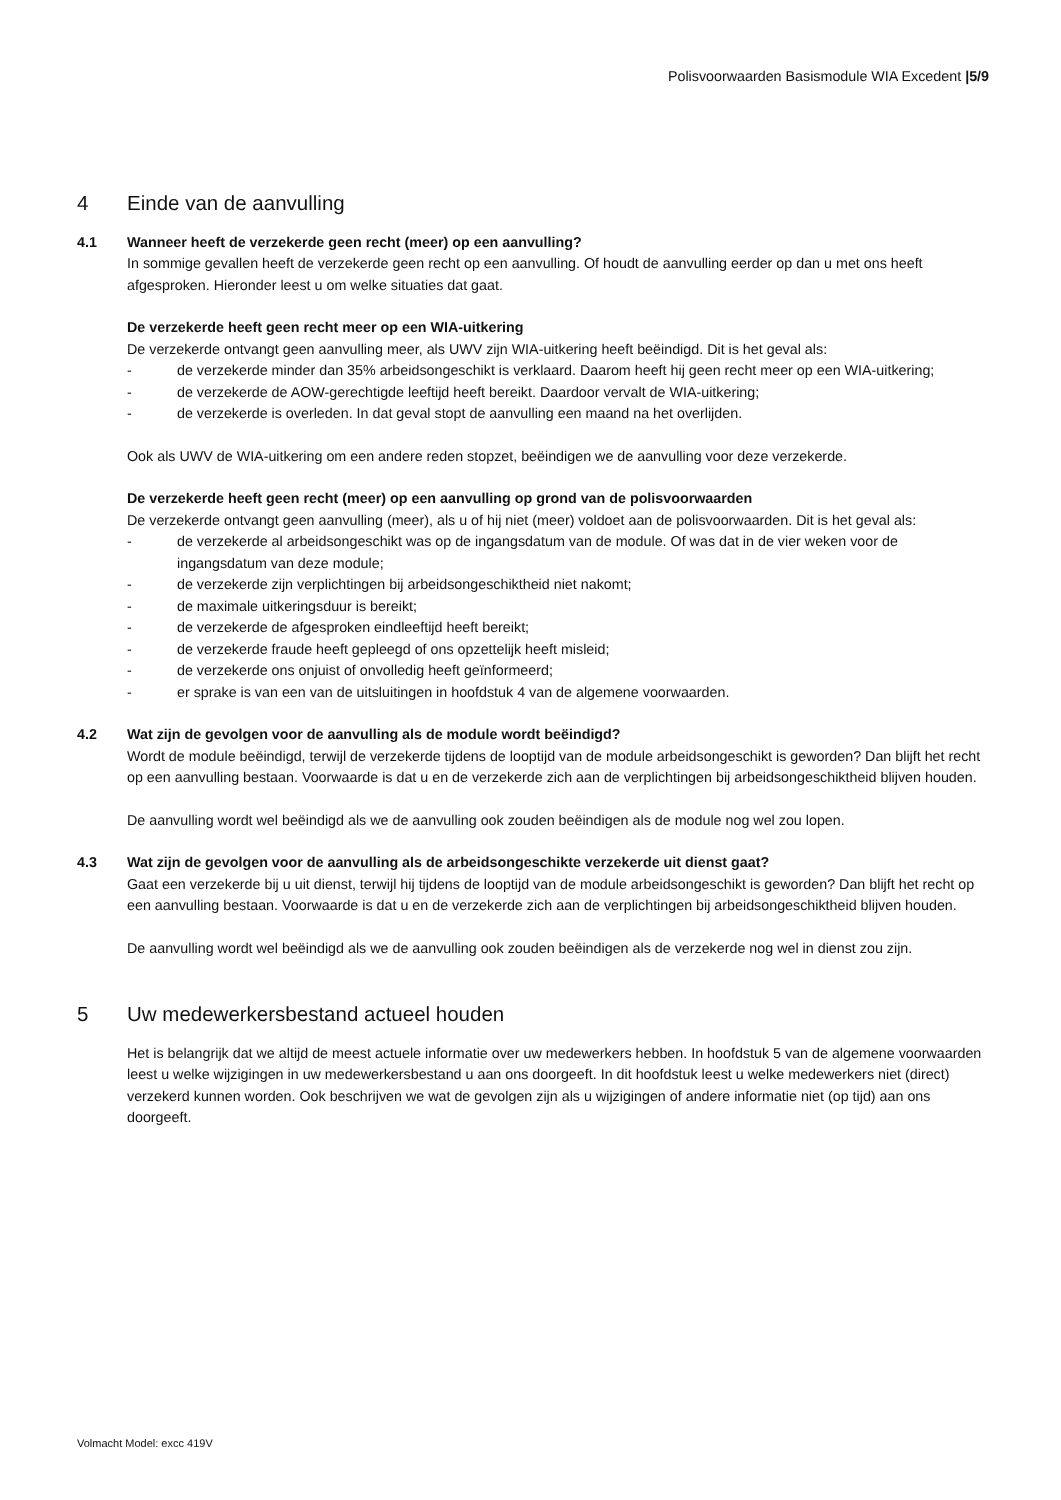Polisvoorwaarden Basismodule WIA Excedent |5/9
4 Einde van de aanvulling
4.1 Wanneer heeft de verzekerde geen recht (meer) op een aanvulling?
In sommige gevallen heeft de verzekerde geen recht op een aanvulling. Of houdt de aanvulling eerder op dan u met ons heeft afgesproken. Hieronder leest u om welke situaties dat gaat.
De verzekerde heeft geen recht meer op een WIA-uitkering
De verzekerde ontvangt geen aanvulling meer, als UWV zijn WIA-uitkering heeft beëindigd. Dit is het geval als:
- de verzekerde minder dan 35% arbeidsongeschikt is verklaard. Daarom heeft hij geen recht meer op een WIA-uitkering;
- de verzekerde de AOW-gerechtigde leeftijd heeft bereikt. Daardoor vervalt de WIA-uitkering;
- de verzekerde is overleden. In dat geval stopt de aanvulling een maand na het overlijden.
Ook als UWV de WIA-uitkering om een andere reden stopzet, beëindigen we de aanvulling voor deze verzekerde.
De verzekerde heeft geen recht (meer) op een aanvulling op grond van de polisvoorwaarden
De verzekerde ontvangt geen aanvulling (meer), als u of hij niet (meer) voldoet aan de polisvoorwaarden. Dit is het geval als:
- de verzekerde al arbeidsongeschikt was op de ingangsdatum van de module. Of was dat in de vier weken voor de ingangsdatum van deze module;
- de verzekerde zijn verplichtingen bij arbeidsongeschiktheid niet nakomt;
- de maximale uitkeringsduur is bereikt;
- de verzekerde de afgesproken eindleeftijd heeft bereikt;
- de verzekerde fraude heeft gepleegd of ons opzettelijk heeft misleid;
- de verzekerde ons onjuist of onvolledig heeft geïnformeerd;
- er sprake is van een van de uitsluitingen in hoofdstuk 4 van de algemene voorwaarden.
4.2 Wat zijn de gevolgen voor de aanvulling als de module wordt beëindigd?
Wordt de module beëindigd, terwijl de verzekerde tijdens de looptijd van de module arbeidsongeschikt is geworden? Dan blijft het recht op een aanvulling bestaan. Voorwaarde is dat u en de verzekerde zich aan de verplichtingen bij arbeidsongeschiktheid blijven houden.
De aanvulling wordt wel beëindigd als we de aanvulling ook zouden beëindigen als de module nog wel zou lopen.
4.3 Wat zijn de gevolgen voor de aanvulling als de arbeidsongeschikte verzekerde uit dienst gaat?
Gaat een verzekerde bij u uit dienst, terwijl hij tijdens de looptijd van de module arbeidsongeschikt is geworden? Dan blijft het recht op een aanvulling bestaan. Voorwaarde is dat u en de verzekerde zich aan de verplichtingen bij arbeidsongeschiktheid blijven houden.
De aanvulling wordt wel beëindigd als we de aanvulling ook zouden beëindigen als de verzekerde nog wel in dienst zou zijn.
5 Uw medewerkersbestand actueel houden
Het is belangrijk dat we altijd de meest actuele informatie over uw medewerkers hebben. In hoofdstuk 5 van de algemene voorwaarden leest u welke wijzigingen in uw medewerkersbestand u aan ons doorgeeft. In dit hoofdstuk leest u welke medewerkers niet (direct) verzekerd kunnen worden. Ook beschrijven we wat de gevolgen zijn als u wijzigingen of andere informatie niet (op tijd) aan ons doorgeeft.
Volmacht Model: excc 419V